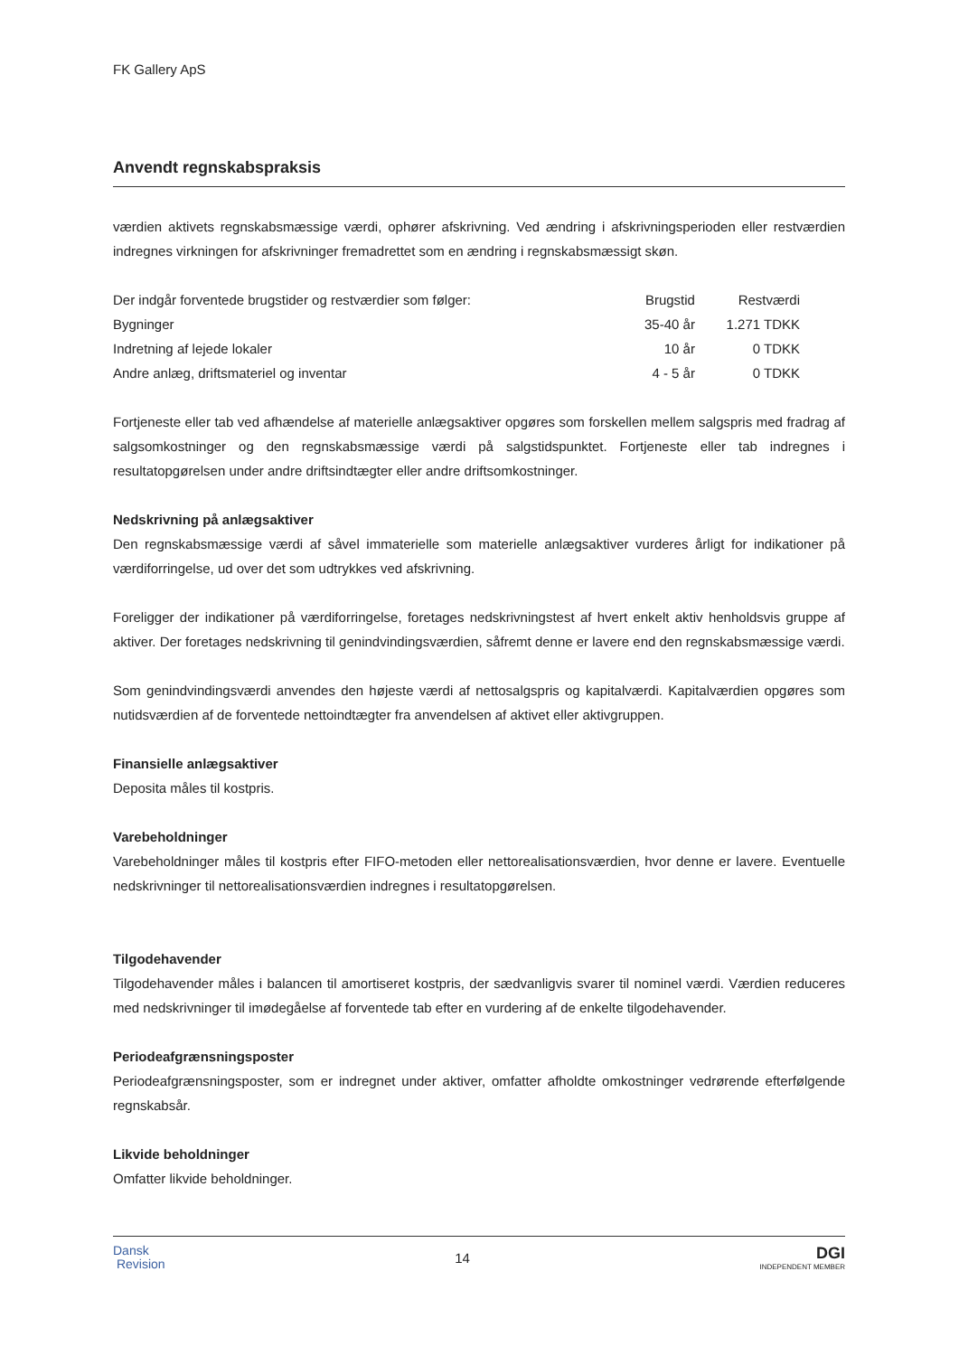FK Gallery ApS
Anvendt regnskabspraksis
værdien aktivets regnskabsmæssige værdi, ophører afskrivning. Ved ændring i afskrivningsperioden eller restværdien indregnes virkningen for afskrivninger fremadrettet som en ændring i regnskabsmæssigt skøn.
| Der indgår forventede brugstider og restværdier som følger: | Brugstid | Restværdi |
| Bygninger | 35-40 år | 1.271 TDKK |
| Indretning af lejede lokaler | 10 år | 0 TDKK |
| Andre anlæg, driftsmateriel og inventar | 4 - 5 år | 0 TDKK |
Fortjeneste eller tab ved afhændelse af materielle anlægsaktiver opgøres som forskellen mellem salgspris med fradrag af salgsomkostninger og den regnskabsmæssige værdi på salgstidspunktet. Fortjeneste eller tab indregnes i resultatopgørelsen under andre driftsindtægter eller andre driftsomkostninger.
Nedskrivning på anlægsaktiver
Den regnskabsmæssige værdi af såvel immaterielle som materielle anlægsaktiver vurderes årligt for indikationer på værdiforringelse, ud over det som udtrykkes ved afskrivning.
Foreligger der indikationer på værdiforringelse, foretages nedskrivningstest af hvert enkelt aktiv henholdsvis gruppe af aktiver. Der foretages nedskrivning til genindvindingsværdien, såfremt denne er lavere end den regnskabsmæssige værdi.
Som genindvindingsværdi anvendes den højeste værdi af nettosalgspris og kapitalværdi. Kapitalværdien opgøres som nutidsværdien af de forventede nettoindtægter fra anvendelsen af aktivet eller aktivgruppen.
Finansielle anlægsaktiver
Deposita måles til kostpris.
Varebeholdninger
Varebeholdninger måles til kostpris efter FIFO-metoden eller nettorealisationsværdien, hvor denne er lavere. Eventuelle nedskrivninger til nettorealisationsværdien indregnes i resultatopgørelsen.
Tilgodehavender
Tilgodehavender måles i balancen til amortiseret kostpris, der sædvanligvis svarer til nominel værdi. Værdien reduceres med nedskrivninger til imødegåelse af forventede tab efter en vurdering af de enkelte tilgodehavender.
Periodeafgrænsningsposter
Periodeafgrænsningsposter, som er indregnet under aktiver, omfatter afholdte omkostninger vedrørende efterfølgende regnskabsår.
Likvide beholdninger
Omfatter likvide beholdninger.
Dansk
Revision
14
DGI
INDEPENDENT MEMBER